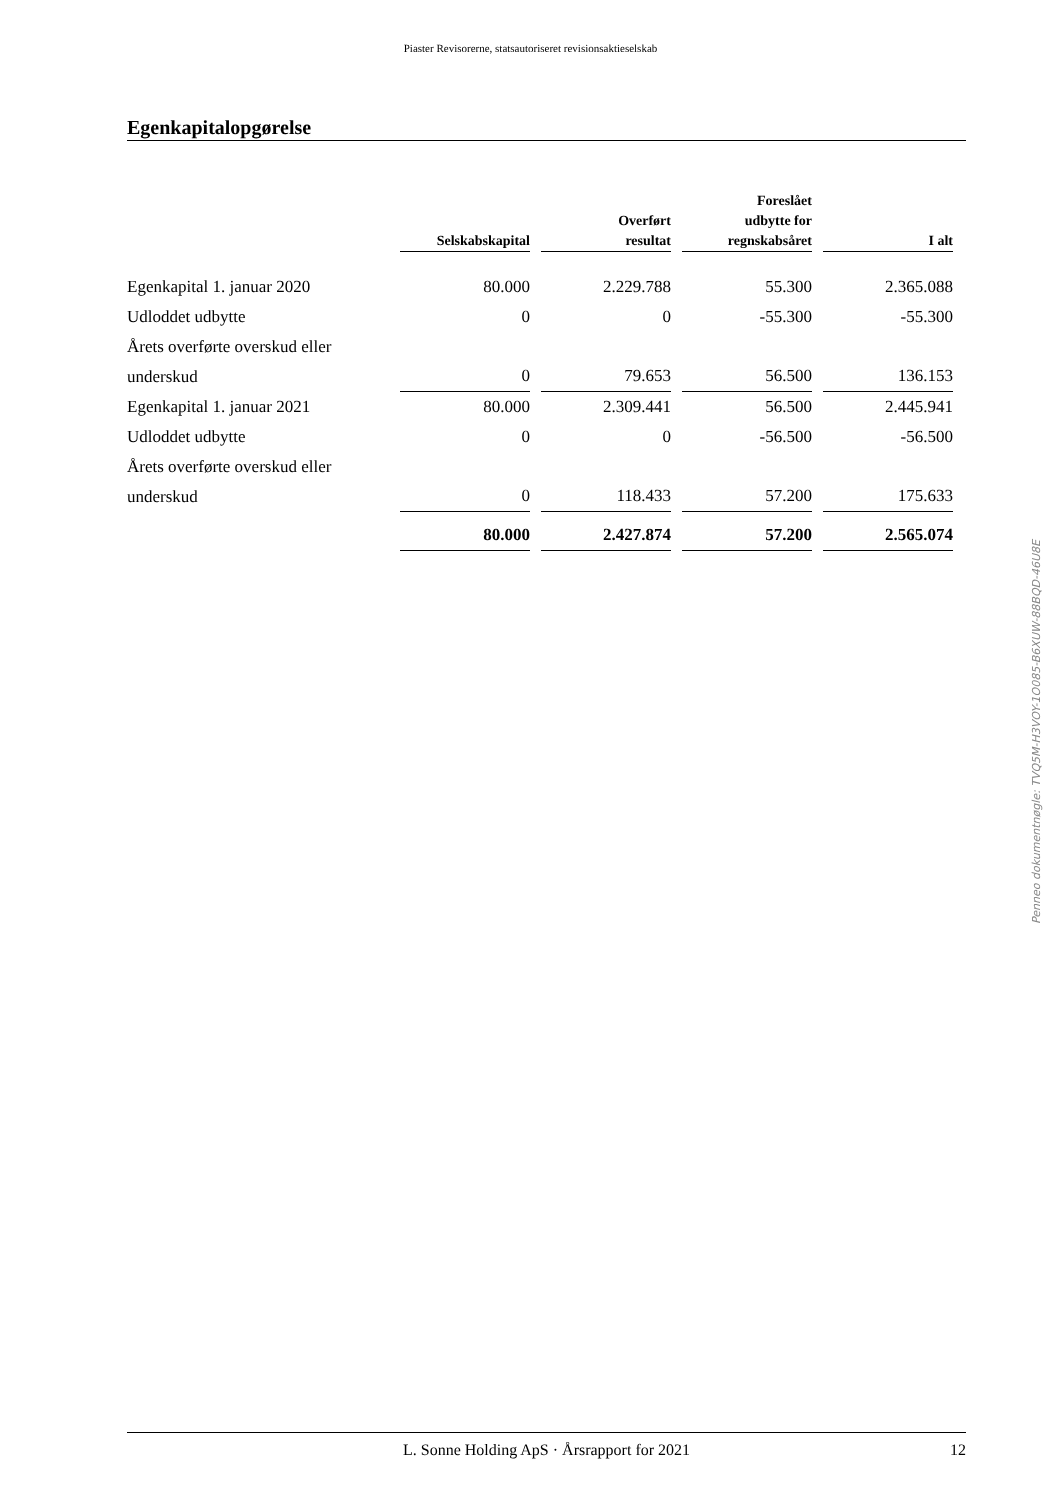Piaster Revisorerne, statsautoriseret revisionsaktieselskab
Egenkapitalopgørelse
| | Selskabskapital | Overført resultat | Foreslået udbytte for regnskabsåret | I alt |
| --- | --- | --- | --- | --- |
| Egenkapital 1. januar 2020 | 80.000 | 2.229.788 | 55.300 | 2.365.088 |
| Udloddet udbytte | 0 | 0 | -55.300 | -55.300 |
| Årets overførte overskud eller underskud | 0 | 79.653 | 56.500 | 136.153 |
| Egenkapital 1. januar 2021 | 80.000 | 2.309.441 | 56.500 | 2.445.941 |
| Udloddet udbytte | 0 | 0 | -56.500 | -56.500 |
| Årets overførte overskud eller underskud | 0 | 118.433 | 57.200 | 175.633 |
| | 80.000 | 2.427.874 | 57.200 | 2.565.074 |
Penneo dokumentnøgle: TVQ5M-H3VOY-1O085-B6XUW-88BQD-46U8E
L. Sonne Holding ApS · Årsrapport for 2021 12